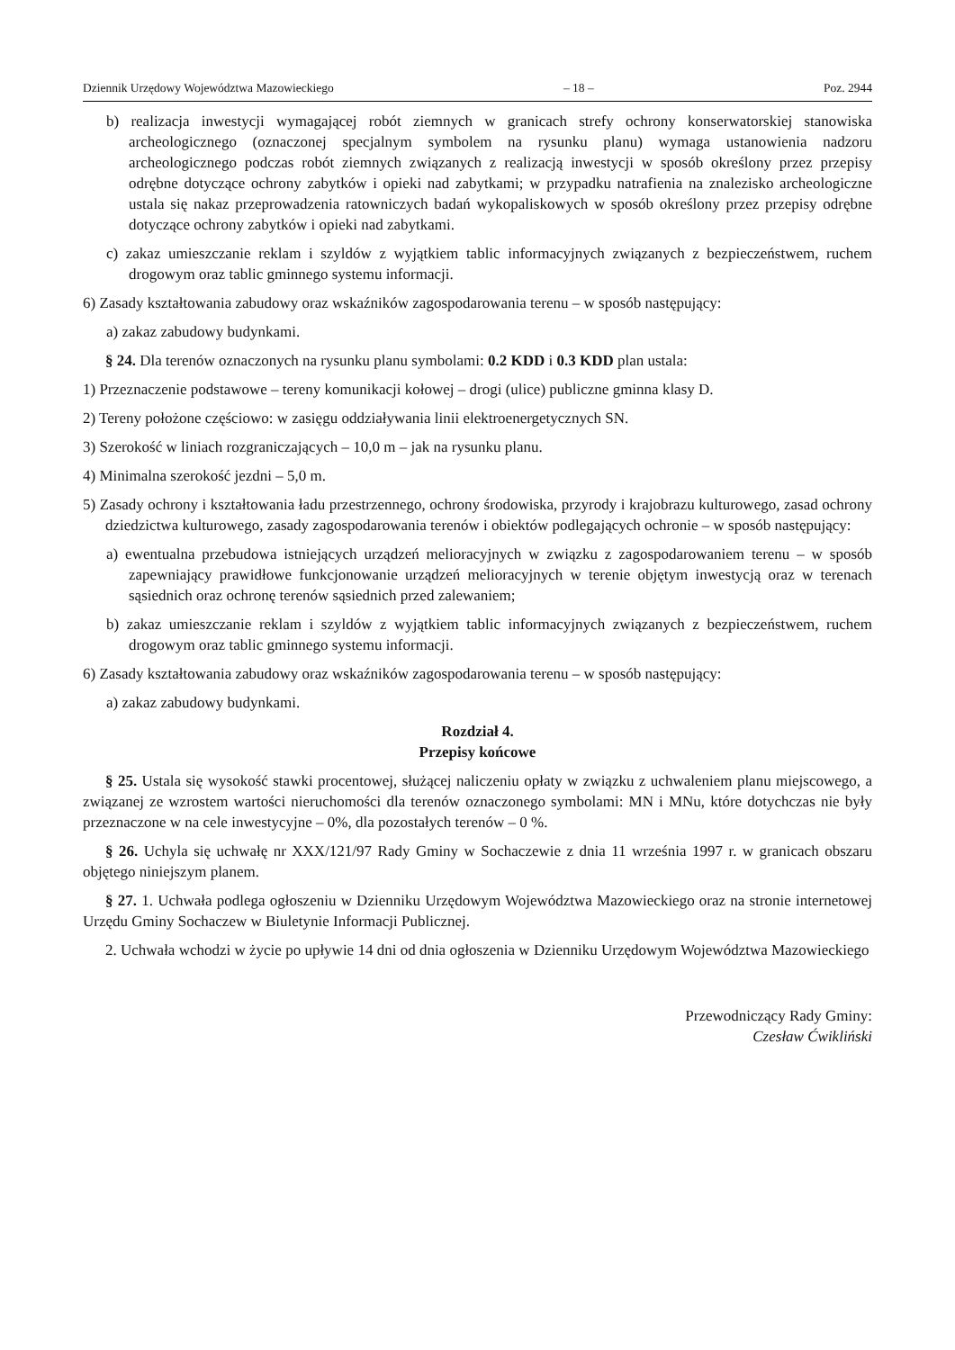Dziennik Urzędowy Województwa Mazowieckiego – 18 – Poz. 2944
b) realizacja inwestycji wymagającej robót ziemnych w granicach strefy ochrony konserwatorskiej stanowiska archeologicznego (oznaczonej specjalnym symbolem na rysunku planu) wymaga ustanowienia nadzoru archeologicznego podczas robót ziemnych związanych z realizacją inwestycji w sposób określony przez przepisy odrębne dotyczące ochrony zabytków i opieki nad zabytkami; w przypadku natrafienia na znalezisko archeologiczne ustala się nakaz przeprowadzenia ratowniczych badań wykopaliskowych w sposób określony przez przepisy odrębne dotyczące ochrony zabytków i opieki nad zabytkami.
c) zakaz umieszczanie reklam i szyldów z wyjątkiem tablic informacyjnych związanych z bezpieczeństwem, ruchem drogowym oraz tablic gminnego systemu informacji.
6) Zasady kształtowania zabudowy oraz wskaźników zagospodarowania terenu – w sposób następujący:
a) zakaz zabudowy budynkami.
§ 24. Dla terenów oznaczonych na rysunku planu symbolami: 0.2 KDD i 0.3 KDD plan ustala:
1) Przeznaczenie podstawowe – tereny komunikacji kołowej – drogi (ulice) publiczne gminna klasy D.
2) Tereny położone częściowo: w zasięgu oddziaływania linii elektroenergetycznych SN.
3) Szerokość w liniach rozgraniczających – 10,0 m – jak na rysunku planu.
4) Minimalna szerokość jezdni – 5,0 m.
5) Zasady ochrony i kształtowania ładu przestrzennego, ochrony środowiska, przyrody i krajobrazu kulturowego, zasad ochrony dziedzictwa kulturowego, zasady zagospodarowania terenów i obiektów podlegających ochronie – w sposób następujący:
a) ewentualna przebudowa istniejących urządzeń melioracyjnych w związku z zagospodarowaniem terenu – w sposób zapewniający prawidłowe funkcjonowanie urządzeń melioracyjnych w terenie objętym inwestycją oraz w terenach sąsiednich oraz ochronę terenów sąsiednich przed zalewaniem;
b) zakaz umieszczanie reklam i szyldów z wyjątkiem tablic informacyjnych związanych z bezpieczeństwem, ruchem drogowym oraz tablic gminnego systemu informacji.
6) Zasady kształtowania zabudowy oraz wskaźników zagospodarowania terenu – w sposób następujący:
a) zakaz zabudowy budynkami.
Rozdział 4.
Przepisy końcowe
§ 25. Ustala się wysokość stawki procentowej, służącej naliczeniu opłaty w związku z uchwaleniem planu miejscowego, a związanej ze wzrostem wartości nieruchomości dla terenów oznaczonego symbolami: MN i MNu, które dotychczas nie były przeznaczone w na cele inwestycyjne – 0%, dla pozostałych terenów – 0 %.
§ 26. Uchyla się uchwałę nr XXX/121/97 Rady Gminy w Sochaczewie z dnia 11 września 1997 r. w granicach obszaru objętego niniejszym planem.
§ 27. 1. Uchwała podlega ogłoszeniu w Dzienniku Urzędowym Województwa Mazowieckiego oraz na stronie internetowej Urzędu Gminy Sochaczew w Biuletynie Informacji Publicznej.
2. Uchwała wchodzi w życie po upływie 14 dni od dnia ogłoszenia w Dzienniku Urzędowym Województwa Mazowieckiego
Przewodniczący Rady Gminy:
Czesław Ćwikliński